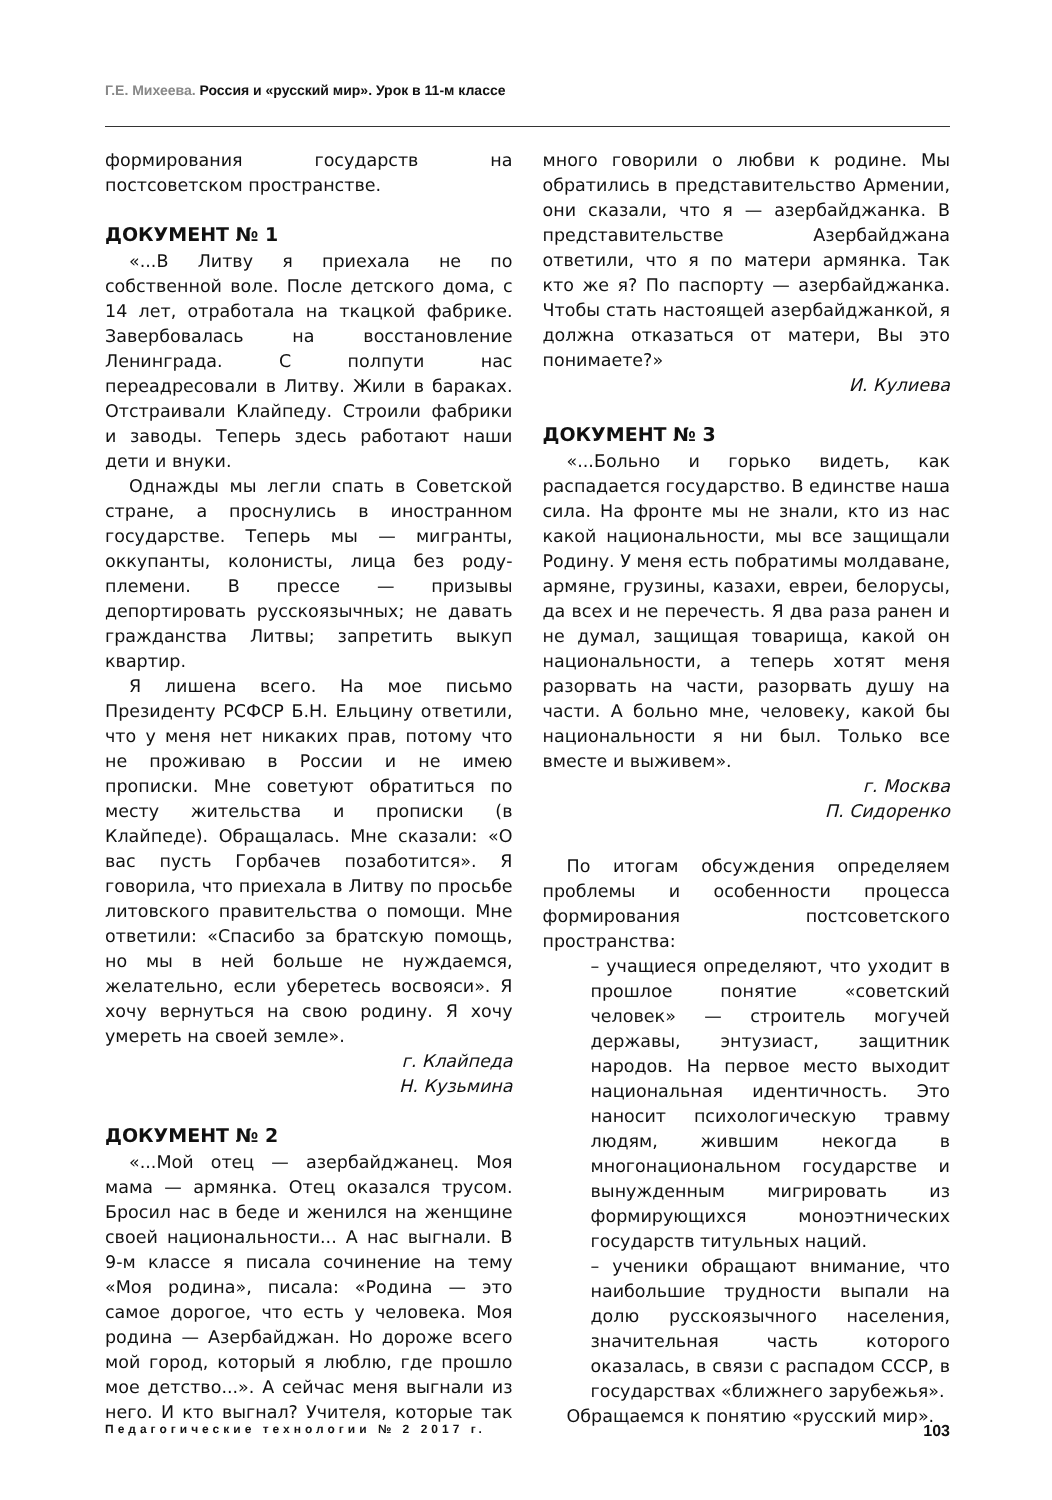Г.Е. Михеева. Россия и «русский мир». Урок в 11-м классе
формирования государств на постсоветском пространстве.
ДОКУМЕНТ № 1
«...В Литву я приехала не по собственной воле. После детского дома, с 14 лет, отработала на ткацкой фабрике. Завербовалась на восстановление Ленинграда. С полпути нас переадресовали в Литву. Жили в бараках. Отстраивали Клайпеду. Строили фабрики и заводы. Теперь здесь работают наши дети и внуки.
Однажды мы легли спать в Советской стране, а проснулись в иностранном государстве. Теперь мы — мигранты, оккупанты, колонисты, лица без роду-племени. В прессе — призывы депортировать русскоязычных; не давать гражданства Литвы; запретить выкуп квартир.
Я лишена всего. На мое письмо Президенту РСФСР Б.Н. Ельцину ответили, что у меня нет никаких прав, потому что не проживаю в России и не имею прописки. Мне советуют обратиться по месту жительства и прописки (в Клайпеде). Обращалась. Мне сказали: «О вас пусть Горбачев позаботится». Я говорила, что приехала в Литву по просьбе литовского правительства о помощи. Мне ответили: «Спасибо за братскую помощь, но мы в ней больше не нуждаемся, желательно, если уберетесь восвояси». Я хочу вернуться на свою родину. Я хочу умереть на своей земле».
г. Клайпеда
Н. Кузьмина
ДОКУМЕНТ № 2
«...Мой отец — азербайджанец. Моя мама — армянка. Отец оказался трусом. Бросил нас в беде и женился на женщине своей национальности... А нас выгнали. В 9-м классе я писала сочинение на тему «Моя родина», писала: «Родина — это самое дорогое, что есть у человека. Моя родина — Азербайджан. Но дороже всего мой город, который я люблю, где прошло мое детство...». А сейчас меня выгнали из него. И кто выгнал? Учителя, которые так много говорили о любви к родине. Мы обратились в представительство Армении, они сказали, что я — азербайджанка. В представительстве Азербайджана ответили, что я по матери армянка. Так кто же я? По паспорту — азербайджанка. Чтобы стать настоящей азербайджанкой, я должна отказаться от матери, Вы это понимаете?»
И. Кулиева
ДОКУМЕНТ № 3
«...Больно и горько видеть, как распадается государство. В единстве наша сила. На фронте мы не знали, кто из нас какой национальности, мы все защищали Родину. У меня есть побратимы молдаване, армяне, грузины, казахи, евреи, белорусы, да всех и не перечесть. Я два раза ранен и не думал, защищая товарища, какой он национальности, а теперь хотят меня разорвать на части, разорвать душу на части. А больно мне, человеку, какой бы национальности я ни был. Только все вместе и выживем».
г. Москва
П. Сидоренко
По итогам обсуждения определяем проблемы и особенности процесса формирования постсоветского пространства:
– учащиеся определяют, что уходит в прошлое понятие «советский человек» — строитель могучей державы, энтузиаст, защитник народов. На первое место выходит национальная идентичность. Это наносит психологическую травму людям, жившим некогда в многонациональном государстве и вынужденным мигрировать из формирующихся моноэтнических государств титульных наций.
– ученики обращают внимание, что наибольшие трудности выпали на долю русскоязычного населения, значительная часть которого оказалась, в связи с распадом СССР, в государствах «ближнего зарубежья».
Обращаемся к понятию «русский мир».
Педагогические технологии № 2 2017 г. 103